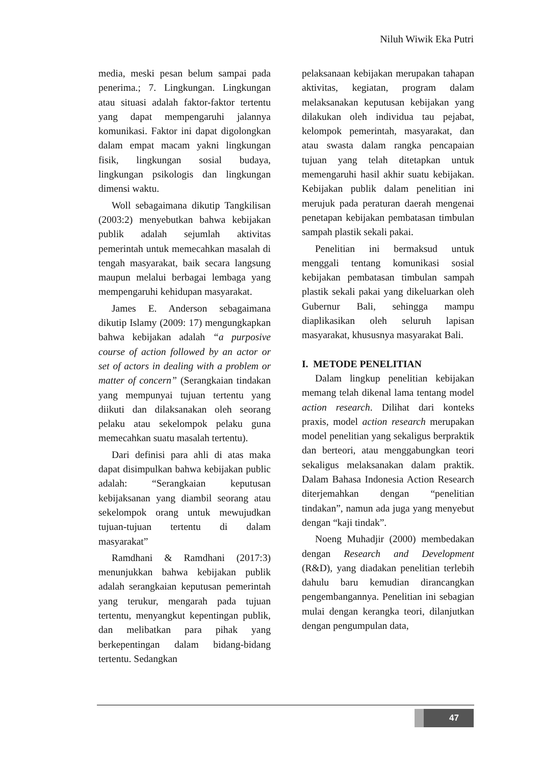Niluh Wiwik Eka Putri
media, meski pesan belum sampai pada penerima.; 7. Lingkungan. Lingkungan atau situasi adalah faktor-faktor tertentu yang dapat mempengaruhi jalannya komunikasi. Faktor ini dapat digolongkan dalam empat macam yakni lingkungan fisik, lingkungan sosial budaya, lingkungan psikologis dan lingkungan dimensi waktu.
Woll sebagaimana dikutip Tangkilisan (2003:2) menyebutkan bahwa kebijakan publik adalah sejumlah aktivitas pemerintah untuk memecahkan masalah di tengah masyarakat, baik secara langsung maupun melalui berbagai lembaga yang mempengaruhi kehidupan masyarakat.
James E. Anderson sebagaimana dikutip Islamy (2009: 17) mengungkapkan bahwa kebijakan adalah “a purposive course of action followed by an actor or set of actors in dealing with a problem or matter of concern” (Serangkaian tindakan yang mempunyai tujuan tertentu yang diikuti dan dilaksanakan oleh seorang pelaku atau sekelompok pelaku guna memecahkan suatu masalah tertentu).
Dari definisi para ahli di atas maka dapat disimpulkan bahwa kebijakan public adalah: “Serangkaian keputusan kebijaksanan yang diambil seorang atau sekelompok orang untuk mewujudkan tujuan-tujuan tertentu di dalam masyarakat”
Ramdhani & Ramdhani (2017:3) menunjukkan bahwa kebijakan publik adalah serangkaian keputusan pemerintah yang terukur, mengarah pada tujuan tertentu, menyangkut kepentingan publik, dan melibatkan para pihak yang berkepentingan dalam bidang-bidang tertentu. Sedangkan
pelaksanaan kebijakan merupakan tahapan aktivitas, kegiatan, program dalam melaksanakan keputusan kebijakan yang dilakukan oleh individua tau pejabat, kelompok pemerintah, masyarakat, dan atau swasta dalam rangka pencapaian tujuan yang telah ditetapkan untuk memengaruhi hasil akhir suatu kebijakan. Kebijakan publik dalam penelitian ini merujuk pada peraturan daerah mengenai penetapan kebijakan pembatasan timbulan sampah plastik sekali pakai.
Penelitian ini bermaksud untuk menggali tentang komunikasi sosial kebijakan pembatasan timbulan sampah plastik sekali pakai yang dikeluarkan oleh Gubernur Bali, sehingga mampu diaplikasikan oleh seluruh lapisan masyarakat, khususnya masyarakat Bali.
I. METODE PENELITIAN
Dalam lingkup penelitian kebijakan memang telah dikenal lama tentang model action research. Dilihat dari konteks praxis, model action research merupakan model penelitian yang sekaligus berpraktik dan berteori, atau menggabungkan teori sekaligus melaksanakan dalam praktik. Dalam Bahasa Indonesia Action Research diterjemahkan dengan “penelitian tindakan”, namun ada juga yang menyebut dengan “kaji tindak”.
Noeng Muhadjir (2000) membedakan dengan Research and Development (R&D), yang diadakan penelitian terlebih dahulu baru kemudian dirancangkan pengembangannya. Penelitian ini sebagian mulai dengan kerangka teori, dilanjutkan dengan pengumpulan data,
47